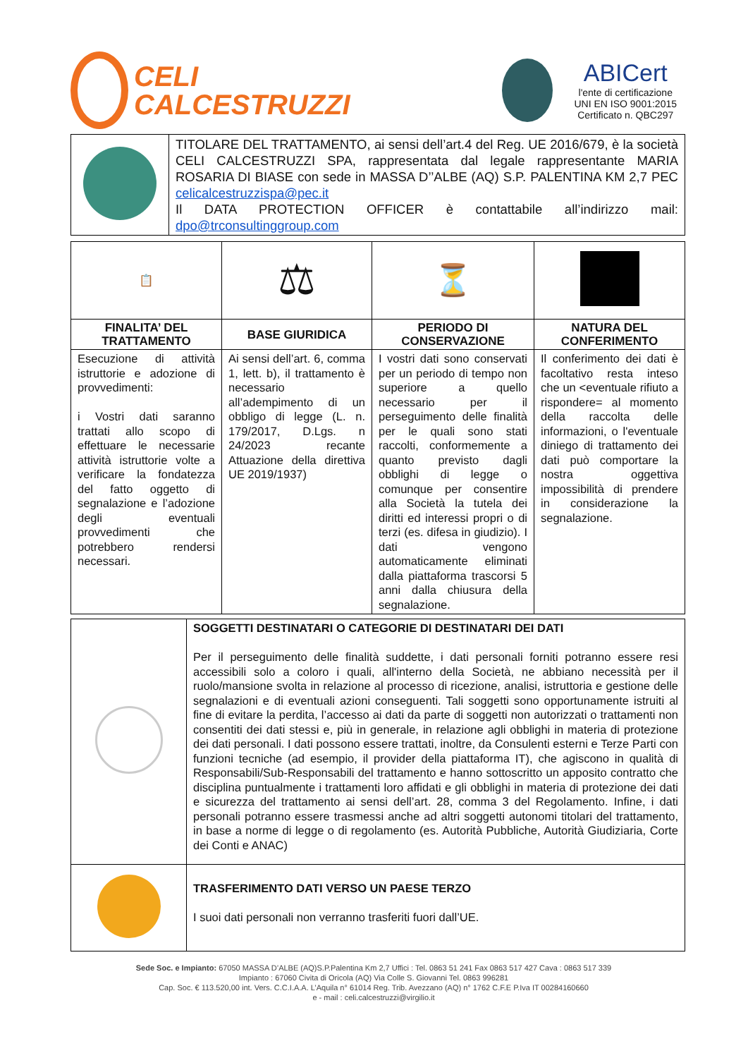CELI
CALCESTRUZZI
ABICert
l'ente di certificazione
UNI EN ISO 9001:2015
Certificato n. QBC297
| | TITOLARE DEL TRATTAMENTO, ai sensi dell’art.4 del Reg. UE 2016/679, è la società CELI CALCESTRUZZI SPA, rappresentata dal legale rappresentante MARIA ROSARIA DI BIASE con sede in MASSA D’’ALBE (AQ) S.P. PALENTINA KM 2,7 PEC celicalcestruzzispa@pec.it Il DATA PROTECTION OFFICER è contattabile all’indirizzo mail: dpo@trconsultinggroup.com |
| 📋 | ⚖ | ⏳ | |
| FINALITA’ DEL TRATTAMENTO | BASE GIURIDICA | PERIODO DI CONSERVAZIONE | NATURA DEL CONFERIMENTO |
| Esecuzione di attività istruttorie e adozione di provvedimenti: i Vostri dati saranno trattati allo scopo di effettuare le necessarie attività istruttorie volte a verificare la fondatezza del fatto oggetto di segnalazione e l’adozione degli eventuali provvedimenti che potrebbero rendersi necessari. | Ai sensi dell’art. 6, comma 1, lett. b), il trattamento è necessario all’adempimento di un obbligo di legge (L. n. 179/2017, D.Lgs. n 24/2023 recante Attuazione della direttiva UE 2019/1937) | I vostri dati sono conservati per un periodo di tempo non superiore a quello necessario per il perseguimento delle finalità per le quali sono stati raccolti, conformemente a quanto previsto dagli obblighi di legge o comunque per consentire alla Società la tutela dei diritti ed interessi propri o di terzi (es. difesa in giudizio). I dati vengono automaticamente eliminati dalla piattaforma trascorsi 5 anni dalla chiusura della segnalazione. | Il conferimento dei dati è facoltativo resta inteso che un <eventuale rifiuto a rispondere= al momento della raccolta delle informazioni, o l'eventuale diniego di trattamento dei dati può comportare la nostra oggettiva impossibilità di prendere in considerazione la segnalazione. |
| | SOGGETTI DESTINATARI O CATEGORIE DI DESTINATARI DEI DATI Per il perseguimento delle finalità suddette, i dati personali forniti potranno essere resi accessibili solo a coloro i quali, all'interno della Società, ne abbiano necessità per il ruolo/mansione svolta in relazione al processo di ricezione, analisi, istruttoria e gestione delle segnalazioni e di eventuali azioni conseguenti. Tali soggetti sono opportunamente istruiti al fine di evitare la perdita, l’accesso ai dati da parte di soggetti non autorizzati o trattamenti non consentiti dei dati stessi e, più in generale, in relazione agli obblighi in materia di protezione dei dati personali. I dati possono essere trattati, inoltre, da Consulenti esterni e Terze Parti con funzioni tecniche (ad esempio, il provider della piattaforma IT), che agiscono in qualità di Responsabili/Sub-Responsabili del trattamento e hanno sottoscritto un apposito contratto che disciplina puntualmente i trattamenti loro affidati e gli obblighi in materia di protezione dei dati e sicurezza del trattamento ai sensi dell’art. 28, comma 3 del Regolamento. Infine, i dati personali potranno essere trasmessi anche ad altri soggetti autonomi titolari del trattamento, in base a norme di legge o di regolamento (es. Autorità Pubbliche, Autorità Giudiziaria, Corte dei Conti e ANAC) |
| | TRASFERIMENTO DATI VERSO UN PAESE TERZO I suoi dati personali non verranno trasferiti fuori dall’UE. |
Sede Soc. e Impianto: 67050 MASSA D’ALBE (AQ)S.P.Palentina Km 2,7 Uffici : Tel. 0863 51 241 Fax 0863 517 427 Cava : 0863 517 339
Impianto : 67060 Civita di Oricola (AQ) Via Colle S. Giovanni Tel. 0863 996281
Cap. Soc. € 113.520,00 int. Vers. C.C.I.A.A. L’Aquila n° 61014 Reg. Trib. Avezzano (AQ) n° 1762 C.F.E P.Iva IT 00284160660
e - mail : celi.calcestruzzi@virgilio.it